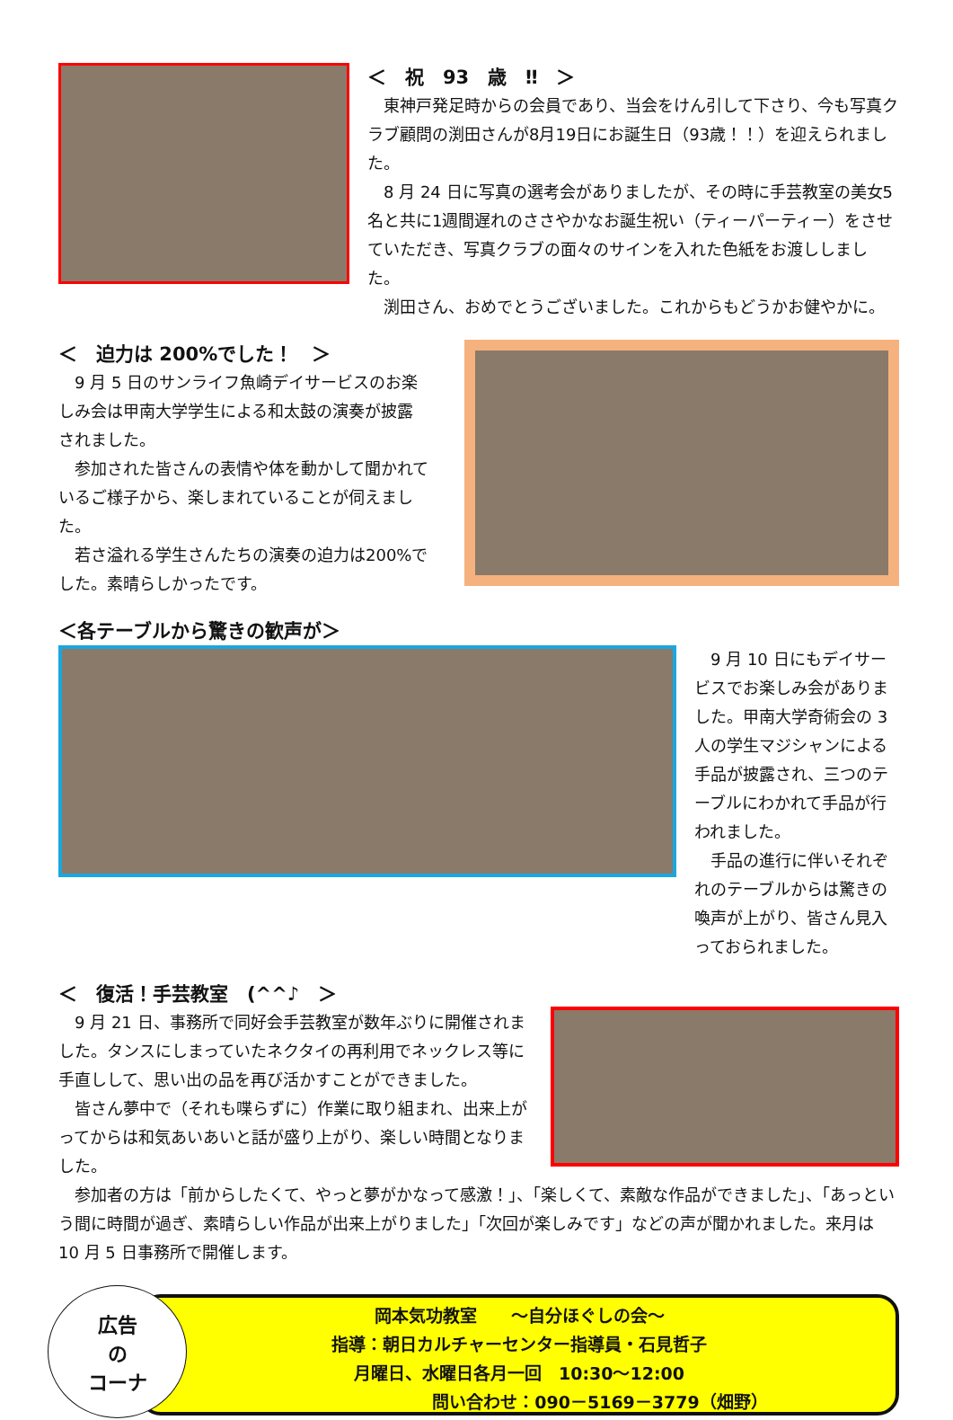＜　祝　93　歳　‼　＞
東神戸発足時からの会員であり、当会をけん引して下さり、今も写真クラブ顧問の渕田さんが8月19日にお誕生日（93歳！！）を迎えられました。
8 月 24 日に写真の選考会がありましたが、その時に手芸教室の美女5名と共に1週間遅れのささやかなお誕生祝い（ティーパーティー）をさせていただき、写真クラブの面々のサインを入れた色紙をお渡ししました。
渕田さん、おめでとうございました。これからもどうかお健やかに。
＜　迫力は 200%でした！　＞
9 月 5 日のサンライフ魚崎デイサービスのお楽しみ会は甲南大学学生による和太鼓の演奏が披露されました。
参加された皆さんの表情や体を動かして聞かれているご様子から、楽しまれていることが伺えました。
若さ溢れる学生さんたちの演奏の迫力は200%でした。素晴らしかったです。
＜各テーブルから驚きの歓声が＞
9 月 10 日にもデイサービスでお楽しみ会がありました。甲南大学奇術会の 3 人の学生マジシャンによる手品が披露され、三つのテーブルにわかれて手品が行われました。
手品の進行に伴いそれぞれのテーブルからは驚きの喚声が上がり、皆さん見入っておられました。
＜　復活！手芸教室　(^^♪　＞
9 月 21 日、事務所で同好会手芸教室が数年ぶりに開催されました。タンスにしまっていたネクタイの再利用でネックレス等に手直しして、思い出の品を再び活かすことができました。
皆さん夢中で（それも喋らずに）作業に取り組まれ、出来上がってからは和気あいあいと話が盛り上がり、楽しい時間となりました。
参加者の方は「前からしたくて、やっと夢がかなって感激！」、「楽しくて、素敵な作品ができました」、「あっという間に時間が過ぎ、素晴らしい作品が出来上がりました」「次回が楽しみです」などの声が聞かれました。来月は 10 月 5 日事務所で開催します。
岡本気功教室　　～自分ほぐしの会～
指導：朝日カルチャーセンター指導員・石見哲子
月曜日、水曜日各月一回　10:30～12:00
問い合わせ：090－5169－3779（畑野）
広告
の
コーナ